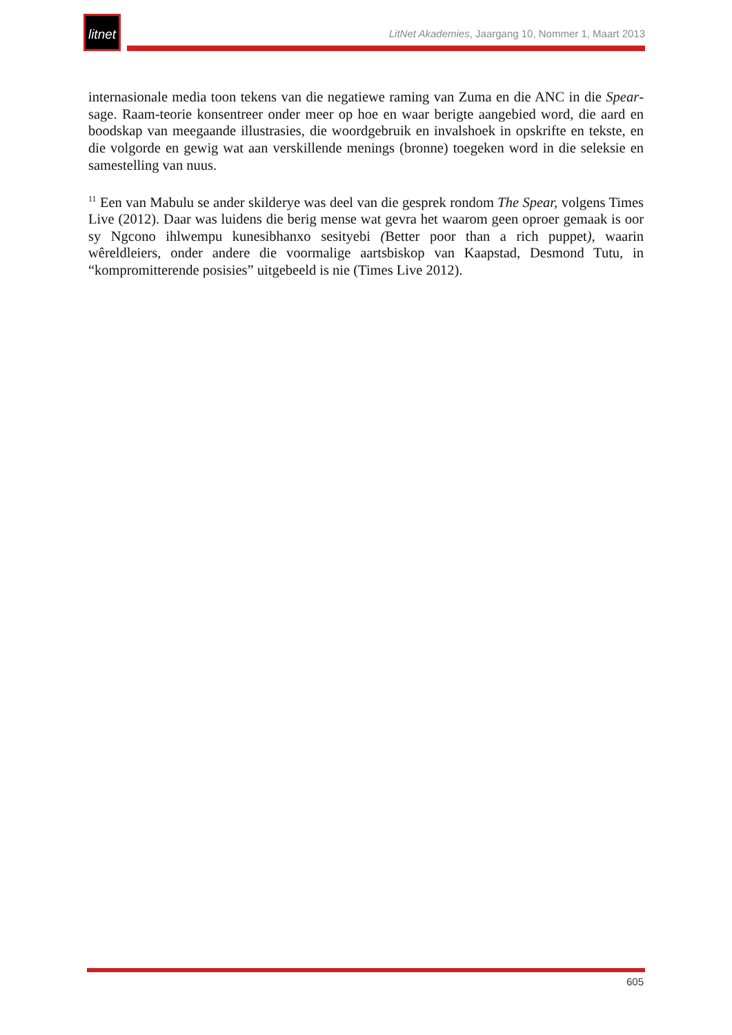litnet
LitNet Akademies, Jaargang 10, Nommer 1, Maart 2013
internasionale media toon tekens van die negatiewe raming van Zuma en die ANC in die Spear-sage. Raam-teorie konsentreer onder meer op hoe en waar berigte aangebied word, die aard en boodskap van meegaande illustrasies, die woordgebruik en invalshoek in opskrifte en tekste, en die volgorde en gewig wat aan verskillende menings (bronne) toegeken word in die seleksie en samestelling van nuus.
<sup>11</sup> Een van Mabulu se ander skilderye was deel van die gesprek rondom The Spear, volgens Times Live (2012). Daar was luidens die berig mense wat gevra het waarom geen oproer gemaak is oor sy Ngcono ihlwempu kunesibhanxo sesityebi (Better poor than a rich puppet), waarin wêreldleiers, onder andere die voormalige aartsbiskop van Kaapstad, Desmond Tutu, in “kompromitterende posisies” uitgebeeld is nie (Times Live 2012).
605